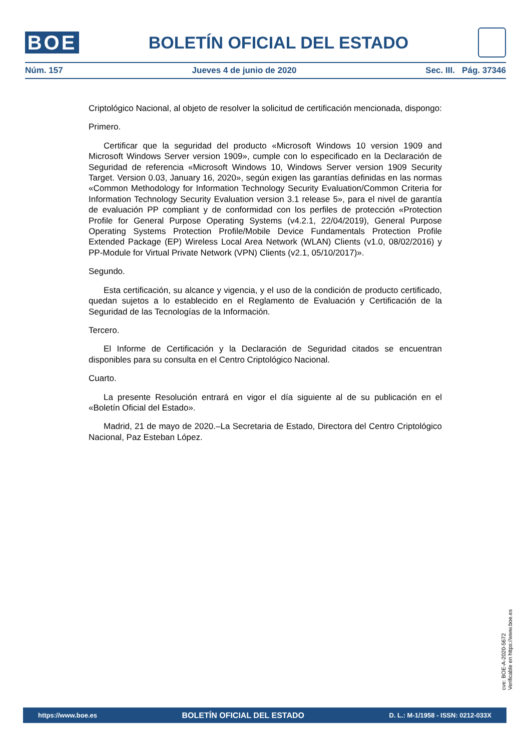BOE
BOLETÍN OFICIAL DEL ESTADO
Núm. 157 Jueves 4 de junio de 2020 Sec. III. Pág. 37346
Criptológico Nacional, al objeto de resolver la solicitud de certificación mencionada, dispongo:
Primero.
Certificar que la seguridad del producto «Microsoft Windows 10 version 1909 and Microsoft Windows Server version 1909», cumple con lo especificado en la Declaración de Seguridad de referencia «Microsoft Windows 10, Windows Server version 1909 Security Target. Version 0.03, January 16, 2020», según exigen las garantías definidas en las normas «Common Methodology for Information Technology Security Evaluation/Common Criteria for Information Technology Security Evaluation version 3.1 release 5», para el nivel de garantía de evaluación PP compliant y de conformidad con los perfiles de protección «Protection Profile for General Purpose Operating Systems (v4.2.1, 22/04/2019), General Purpose Operating Systems Protection Profile/Mobile Device Fundamentals Protection Profile Extended Package (EP) Wireless Local Area Network (WLAN) Clients (v1.0, 08/02/2016) y PP-Module for Virtual Private Network (VPN) Clients (v2.1, 05/10/2017)».
Segundo.
Esta certificación, su alcance y vigencia, y el uso de la condición de producto certificado, quedan sujetos a lo establecido en el Reglamento de Evaluación y Certificación de la Seguridad de las Tecnologías de la Información.
Tercero.
El Informe de Certificación y la Declaración de Seguridad citados se encuentran disponibles para su consulta en el Centro Criptológico Nacional.
Cuarto.
La presente Resolución entrará en vigor el día siguiente al de su publicación en el «Boletín Oficial del Estado».
Madrid, 21 de mayo de 2020.–La Secretaria de Estado, Directora del Centro Criptológico Nacional, Paz Esteban López.
cve: BOE-A-2020-5672
Verificable en https://www.boe.es
https://www.boe.es BOLETÍN OFICIAL DEL ESTADO D. L.: M-1/1958 - ISSN: 0212-033X